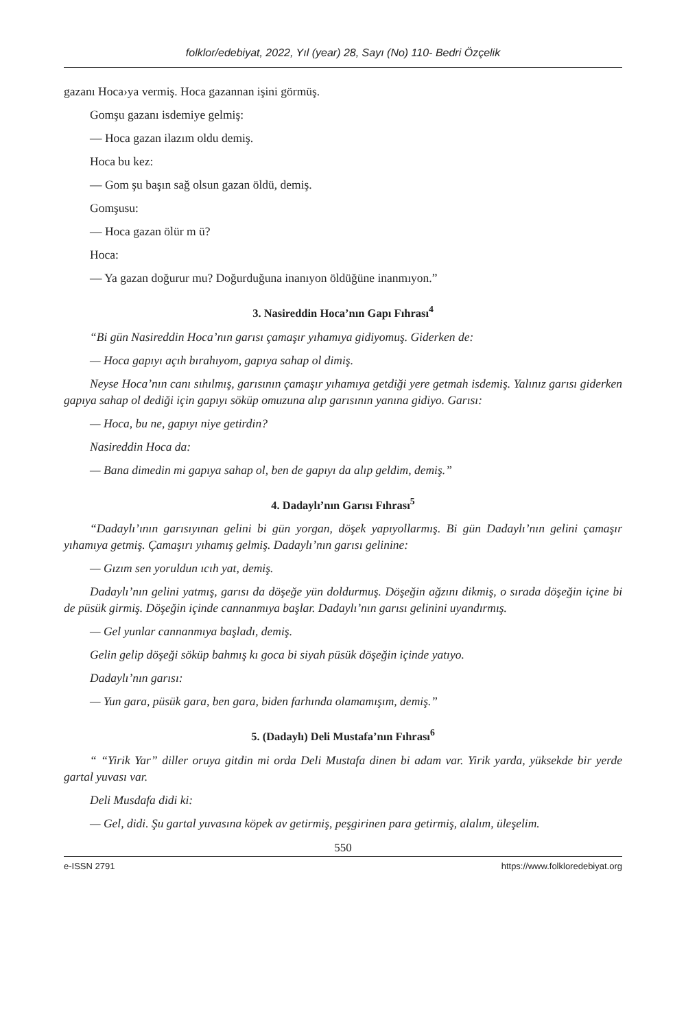folklor/edebiyat, 2022, Yıl (year) 28, Sayı (No) 110- Bedri Özçelik
gazanı Hoca›ya vermiş. Hoca gazannan işini görmüş.
Gomşu gazanı isdemiye gelmiş:
— Hoca gazan ilazım oldu demiş.
Hoca bu kez:
— Gom şu başın sağ olsun gazan öldü, demiş.
Gomşusu:
— Hoca gazan ölür m ü?
Hoca:
— Ya gazan doğurur mu? Doğurduğuna inanıyon öldüğüne inanmıyon.”
3. Nasireddin Hoca’nın Gapı Fıhrası<sup>4</sup>
“Bi gün Nasireddin Hoca’nın garısı çamaşır yıhamıya gidiyomuş. Giderken de:
— Hoca gapıyı açıh bırahıyom, gapıya sahap ol dimiş.
Neyse Hoca’nın canı sıhılmış, garısının çamaşır yıhamıya getdiği yere getmah isdemiş. Yalınız garısı giderken gapıya sahap ol dediği için gapıyı söküp omuzuna alıp garısının yanına gidiyo. Garısı:
— Hoca, bu ne, gapıyı niye getirdin?
Nasireddin Hoca da:
— Bana dimedin mi gapıya sahap ol, ben de gapıyı da alıp geldim, demiş.”
4. Dadaylı’nın Garısı Fıhrası<sup>5</sup>
“Dadaylı’ının garısıyınan gelini bi gün yorgan, döşek yapıyollarmış. Bi gün Dadaylı’nın gelini çamaşır yıhamıya getmiş. Çamaşırı yıhamış gelmiş. Dadaylı’nın garısı gelinine:
— Gızım sen yoruldun ıcıh yat, demiş.
Dadaylı’nın gelini yatmış, garısı da döşeğe yün doldurmuş. Döşeğin ağzını dikmiş, o sırada döşeğin içine bi de püsük girmiş. Döşeğin içinde cannanmıya başlar. Dadaylı’nın garısı gelinini uyandırmış.
— Gel yunlar cannanmıya başladı, demiş.
Gelin gelip döşeği söküp bahmış kı goca bi siyah püsük döşeğin içinde yatıyo.
Dadaylı’nın garısı:
— Yun gara, püsük gara, ben gara, biden farhında olamamışım, demiş.”
5. (Dadaylı) Deli Mustafa’nın Fıhrası<sup>6</sup>
“ “Yirik Yar” diller oruya gitdin mi orda Deli Mustafa dinen bi adam var. Yirik yarda, yüksekde bir yerde gartal yuvası var.
Deli Musdafa didi ki:
— Gel, didi. Şu gartal yuvasına köpek av getirmiş, peşgirinen para getirmiş, alalım, üleşelim.
550
e-ISSN 2791 https://www.folkloredebiyat.org